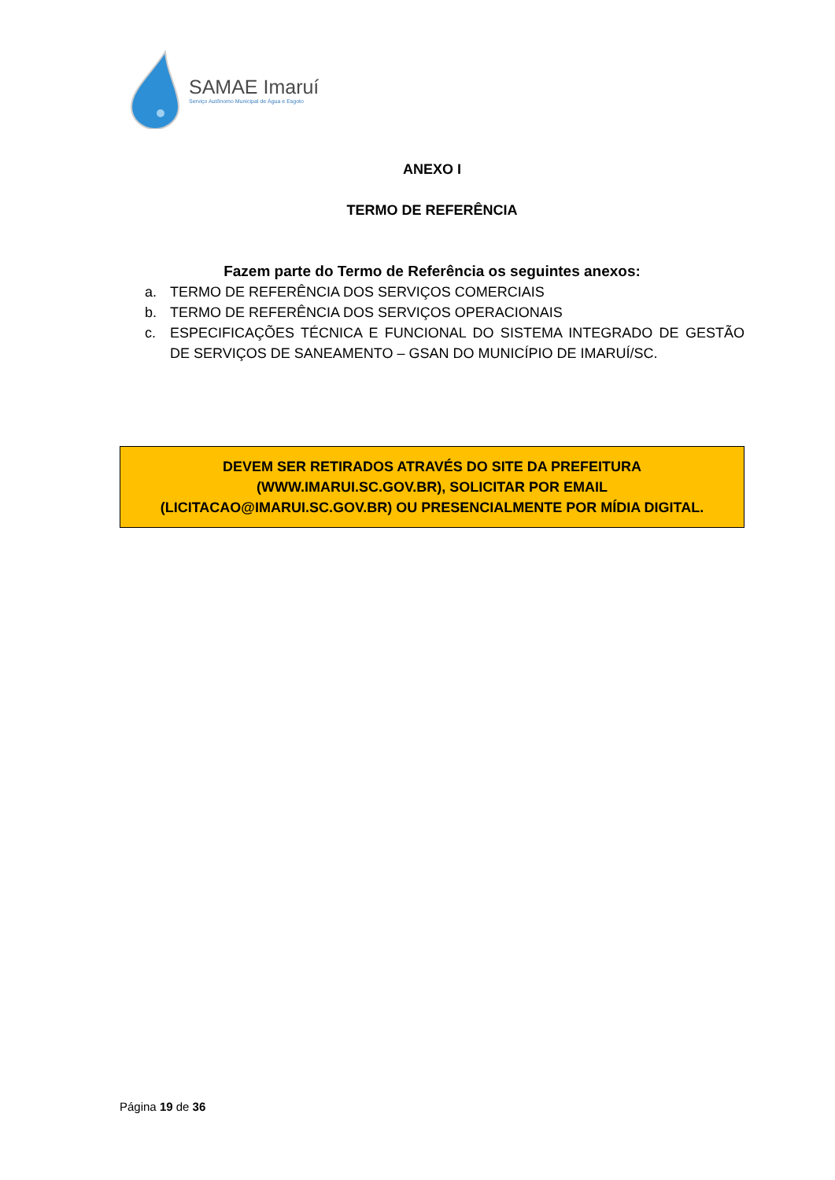SAMAE Imaruí
Serviço Autônomo Municipal de Água e Esgoto
ANEXO I
TERMO DE REFERÊNCIA
Fazem parte do Termo de Referência os seguintes anexos:
a. TERMO DE REFERÊNCIA DOS SERVIÇOS COMERCIAIS
b. TERMO DE REFERÊNCIA DOS SERVIÇOS OPERACIONAIS
c. ESPECIFICAÇÕES TÉCNICA E FUNCIONAL DO SISTEMA INTEGRADO DE GESTÃO DE SERVIÇOS DE SANEAMENTO – GSAN DO MUNICÍPIO DE IMARUÍ/SC.
DEVEM SER RETIRADOS ATRAVÉS DO SITE DA PREFEITURA
(WWW.IMARUI.SC.GOV.BR), SOLICITAR POR EMAIL
(LICITACAO@IMARUI.SC.GOV.BR) OU PRESENCIALMENTE POR MÍDIA DIGITAL.
Página 19 de 36